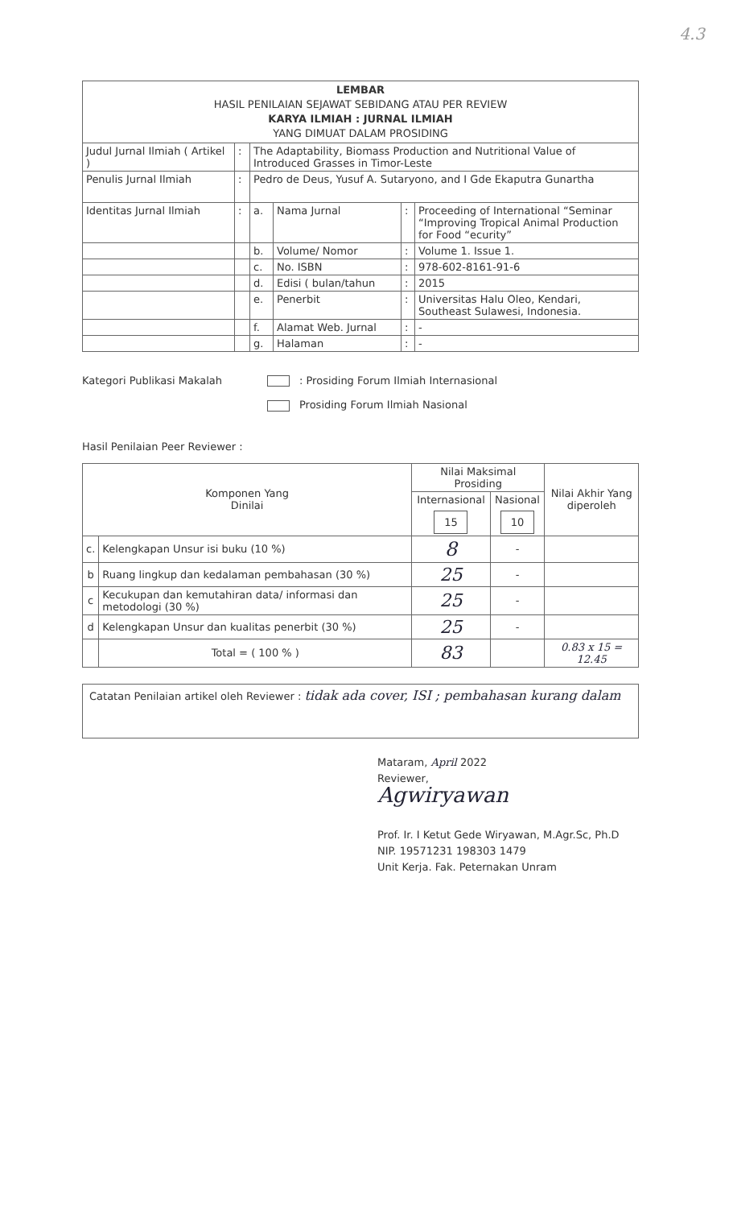4.3
LEMBAR
HASIL PENILAIAN SEJAWAT SEBIDANG ATAU PER REVIEW
KARYA ILMIAH : JURNAL ILMIAH
YANG DIMUAT DALAM PROSIDING
| Judul Jurnal Ilmiah ( Artikel ) | : | The Adaptability, Biomass Production and Nutritional Value of Introduced Grasses in Timor-Leste | | | |
| Penulis Jurnal Ilmiah | : | Pedro de Deus, Yusuf A. Sutaryono, and I Gde Ekaputra Gunartha | | | |
| Identitas Jurnal Ilmiah | : | a. | Nama Jurnal | : | Proceeding of International “Seminar “Improving Tropical Animal Production for Food “ecurity” |
| | | b. | Volume/ Nomor | : | Volume 1. Issue 1. |
| | | c. | No. ISBN | : | 978-602-8161-91-6 |
| | | d. | Edisi ( bulan/tahun | : | 2015 |
| | | e. | Penerbit | : | Universitas Halu Oleo, Kendari, Southeast Sulawesi, Indonesia. |
| | | f. | Alamat Web. Jurnal | : | - |
| | | g. | Halaman | : | - |
Kategori Publikasi Makalah : Prosiding Forum Ilmiah Internasional
Prosiding Forum Ilmiah Nasional
Hasil Penilaian Peer Reviewer :
| Komponen Yang Dinilai | | Nilai Maksimal Prosiding | | Nilai Akhir Yang diperoleh |
| --- | --- | --- | --- | --- |
| | | Internasional 15 | Nasional 10 | |
| c. | Kelengkapan Unsur isi buku (10 %) | 8 | - | |
| b | Ruang lingkup dan kedalaman pembahasan (30 %) | 25 | - | |
| c | Kecukupan dan kemutahiran data/ informasi dan metodologi (30 %) | 25 | - | |
| d | Kelengkapan Unsur dan kualitas penerbit (30 %) | 25 | - | |
| | Total = ( 100 % ) | 83 | | 0.83 x 15 = 12.45 |
Catatan Penilaian artikel oleh Reviewer : tidak ada cover, ISI ; pembahasan kurang dalam
Mataram, April 2022
Reviewer,
Agwiryawan
Prof. Ir. I Ketut Gede Wiryawan, M.Agr.Sc, Ph.D
NIP. 19571231 198303 1479
Unit Kerja. Fak. Peternakan Unram